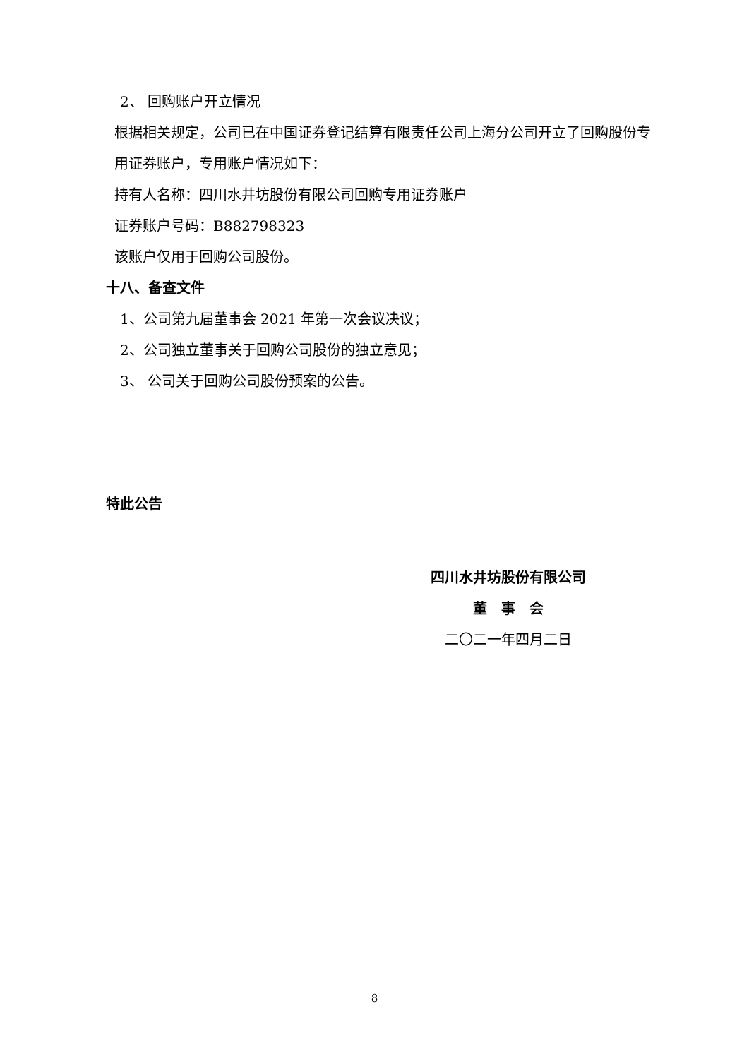2、 回购账户开立情况
根据相关规定，公司已在中国证券登记结算有限责任公司上海分公司开立了回购股份专用证券账户，专用账户情况如下：
持有人名称：四川水井坊股份有限公司回购专用证券账户
证券账户号码：B882798323
该账户仅用于回购公司股份。
十八、备查文件
1、公司第九届董事会 2021 年第一次会议决议；
2、公司独立董事关于回购公司股份的独立意见；
3、 公司关于回购公司股份预案的公告。
特此公告
四川水井坊股份有限公司
董　事　会
二〇二一年四月二日
8